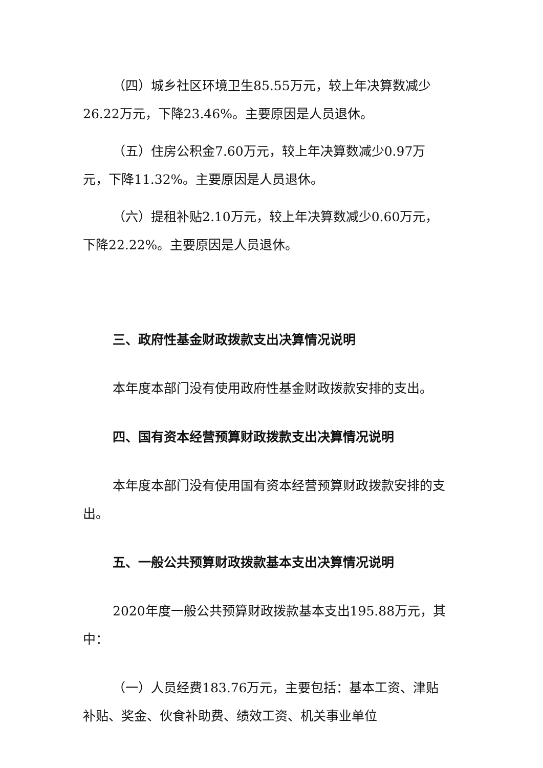（四）城乡社区环境卫生85.55万元，较上年决算数减少26.22万元，下降23.46%。主要原因是人员退休。
（五）住房公积金7.60万元，较上年决算数减少0.97万元，下降11.32%。主要原因是人员退休。
（六）提租补贴2.10万元，较上年决算数减少0.60万元，下降22.22%。主要原因是人员退休。
三、政府性基金财政拨款支出决算情况说明
本年度本部门没有使用政府性基金财政拨款安排的支出。
四、国有资本经营预算财政拨款支出决算情况说明
本年度本部门没有使用国有资本经营预算财政拨款安排的支出。
五、一般公共预算财政拨款基本支出决算情况说明
2020年度一般公共预算财政拨款基本支出195.88万元，其中：
（一）人员经费183.76万元，主要包括：基本工资、津贴补贴、奖金、伙食补助费、绩效工资、机关事业单位